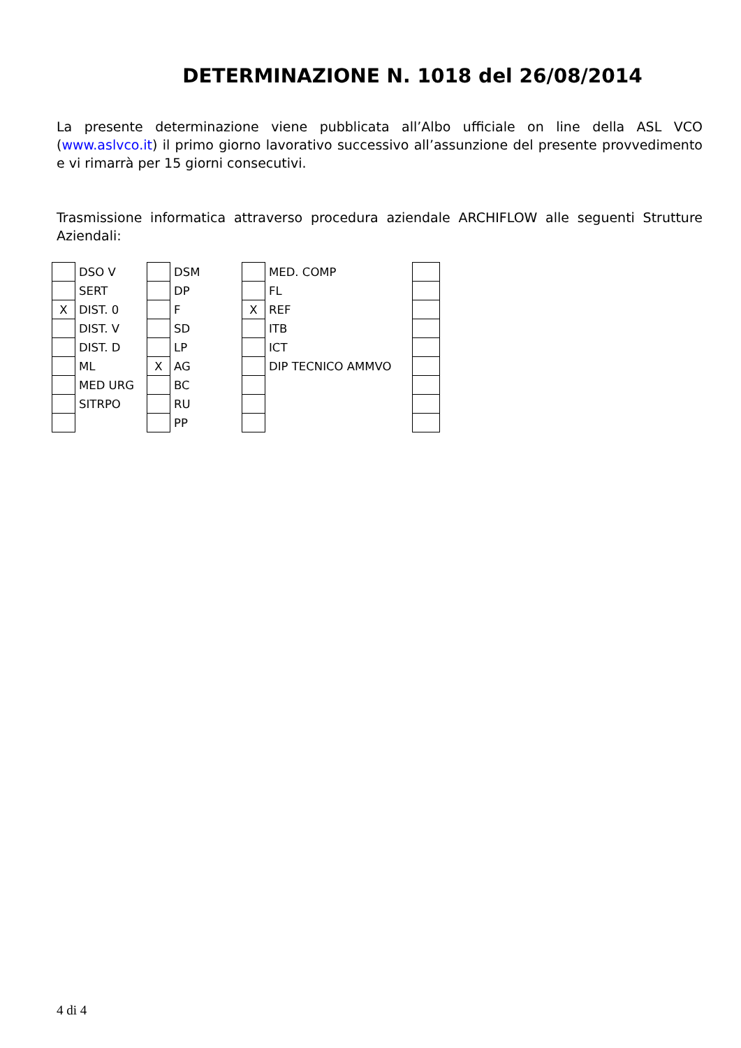DETERMINAZIONE N. 1018 del 26/08/2014
La presente determinazione viene pubblicata all’Albo ufficiale on line della ASL VCO (www.aslvco.it) il primo giorno lavorativo successivo all’assunzione del presente provvedimento e vi rimarrà per 15 giorni consecutivi.
Trasmissione informatica attraverso procedura aziendale ARCHIFLOW alle seguenti Strutture Aziendali:
| | DSO V | | DSM | | MED. COMP | |
| | SERT | | DP | | FL | |
| X | DIST. 0 | | F | X | REF | |
| | DIST. V | | SD | | ITB | |
| | DIST. D | | LP | | ICT | |
| | ML | X | AG | | DIP TECNICO AMMVO | |
| | MED URG | | BC | | | |
| | SITRPO | | RU | | | |
| | | | PP | | | |
4 di 4